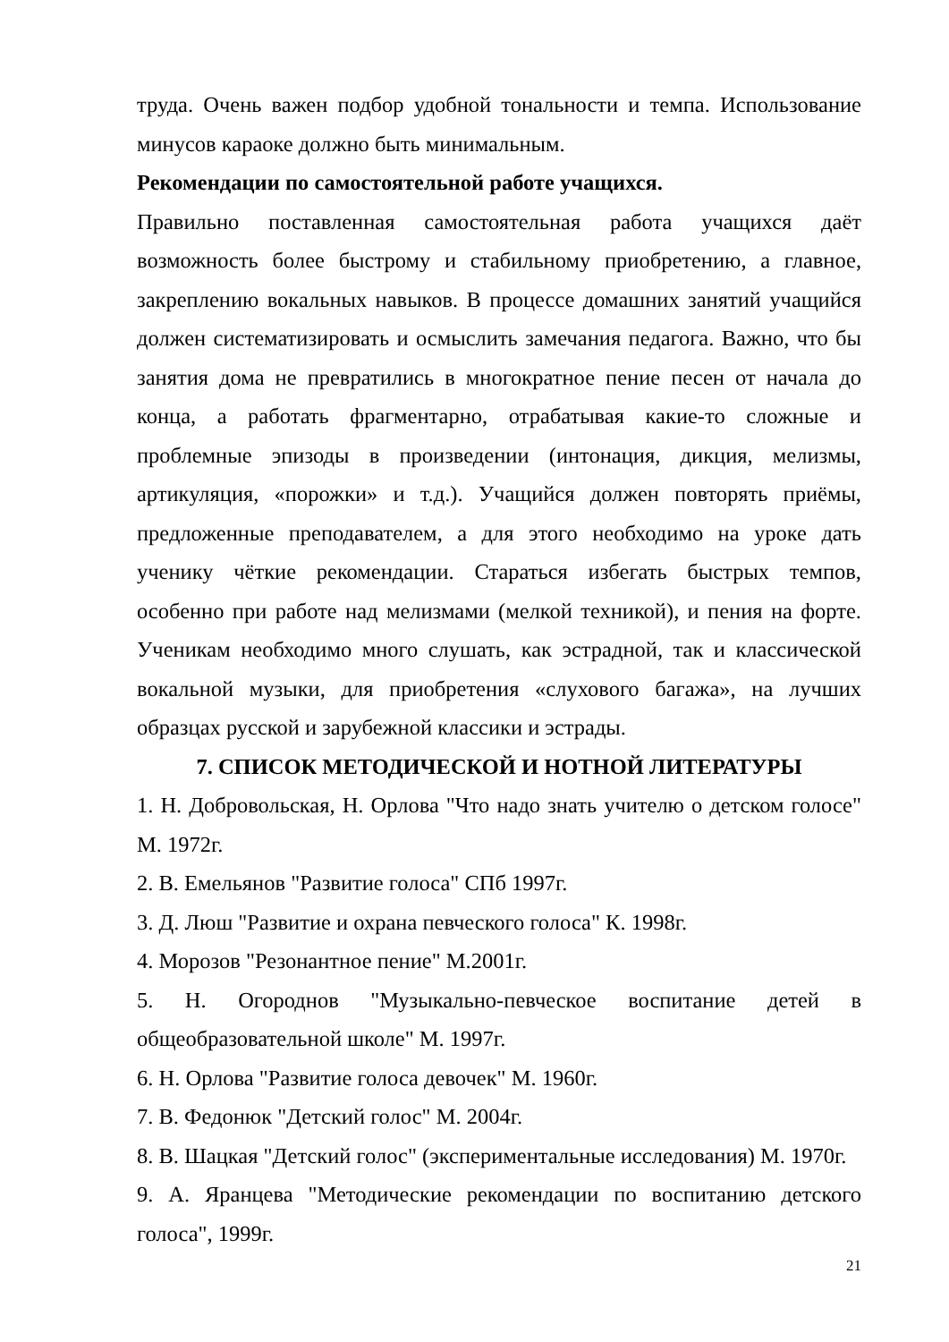труда. Очень важен подбор удобной тональности и темпа. Использование минусов караоке должно быть минимальным.
Рекомендации по самостоятельной работе учащихся.
Правильно поставленная самостоятельная работа учащихся даёт возможность более быстрому и стабильному приобретению, а главное, закреплению вокальных навыков. В процессе домашних занятий учащийся должен систематизировать и осмыслить замечания педагога. Важно, что бы занятия дома не превратились в многократное пение песен от начала до конца, а работать фрагментарно, отрабатывая какие-то сложные и проблемные эпизоды в произведении (интонация, дикция, мелизмы, артикуляция, «порожки» и т.д.). Учащийся должен повторять приёмы, предложенные преподавателем, а для этого необходимо на уроке дать ученику чёткие рекомендации. Стараться избегать быстрых темпов, особенно при работе над мелизмами (мелкой техникой), и пения на форте. Ученикам необходимо много слушать, как эстрадной, так и классической вокальной музыки, для приобретения «слухового багажа», на лучших образцах русской и зарубежной классики и эстрады.
7. СПИСОК МЕТОДИЧЕСКОЙ И НОТНОЙ ЛИТЕРАТУРЫ
1. Н. Добровольская, Н. Орлова "Что надо знать учителю о детском голосе" М. 1972г.
2. В. Емельянов "Развитие голоса" СПб 1997г.
3. Д. Люш "Развитие и охрана певческого голоса" К. 1998г.
4. Морозов "Резонантное пение" М.2001г.
5. Н. Огороднов "Музыкально-певческое воспитание детей в общеобразовательной школе" М. 1997г.
6. Н. Орлова "Развитие голоса девочек" М. 1960г.
7. В. Федонюк "Детский голос" М. 2004г.
8. В. Шацкая "Детский голос" (экспериментальные исследования) М. 1970г.
9. А. Яранцева "Методические рекомендации по воспитанию детского голоса", 1999г.
21